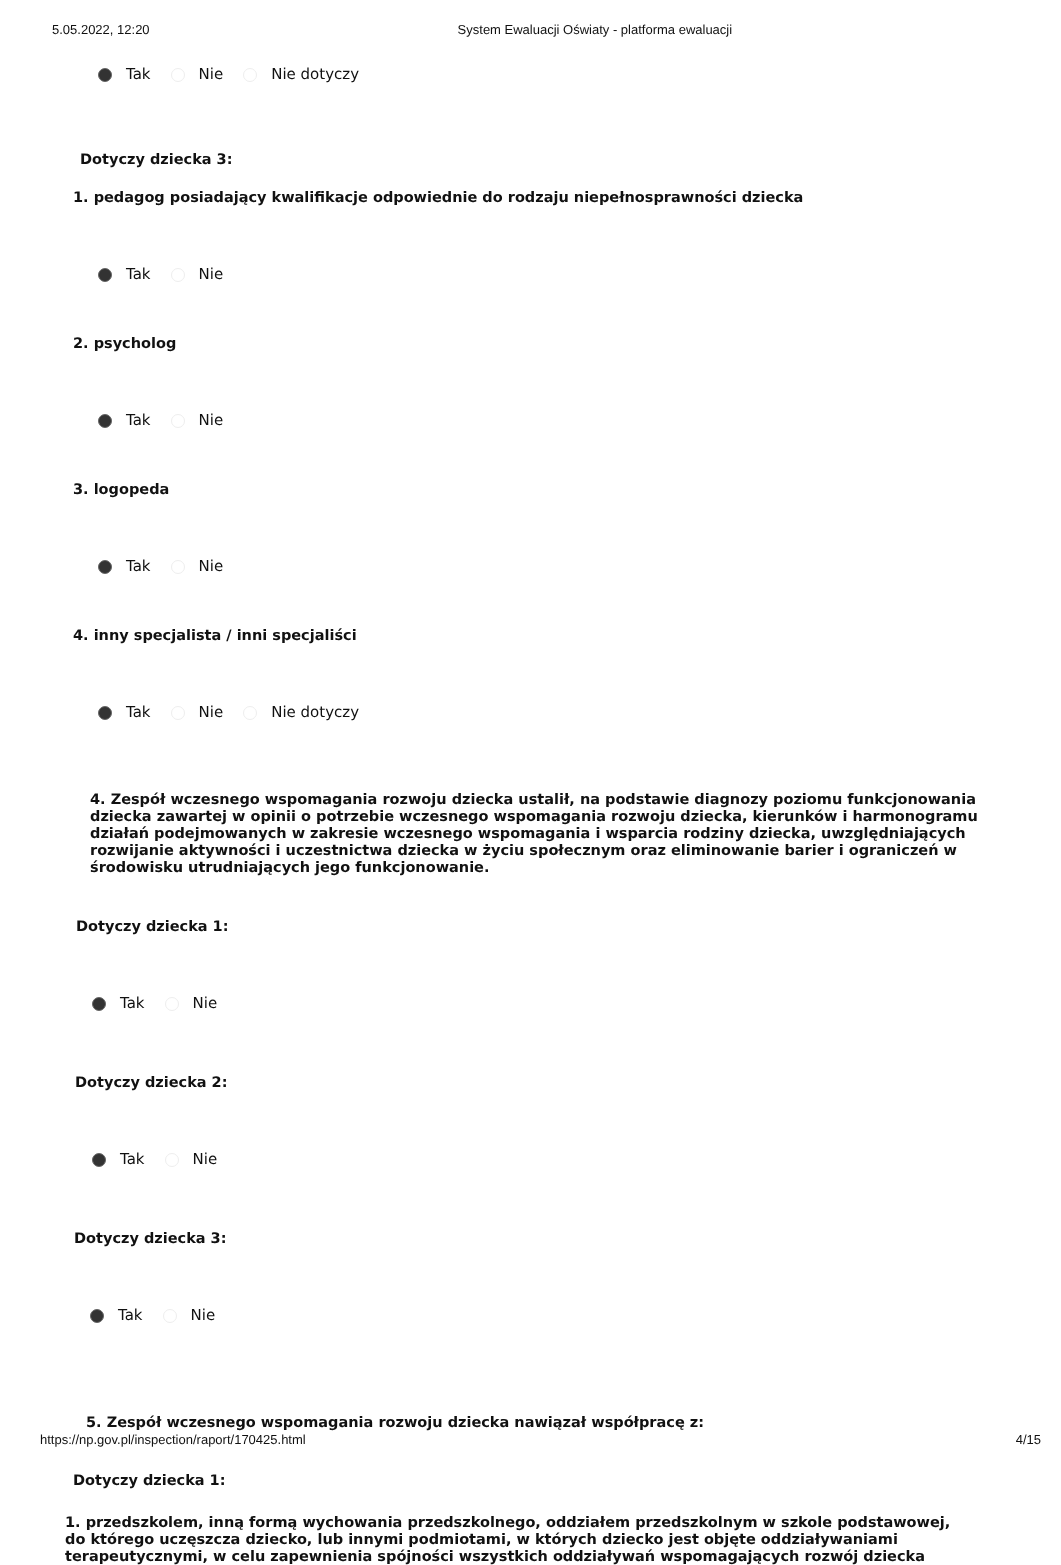5.05.2022, 12:20 System Ewaluacji Oświaty - platforma ewaluacji
Tak Nie Nie dotyczy
Dotyczy dziecka 3:
1. pedagog posiadający kwalifikacje odpowiednie do rodzaju niepełnosprawności dziecka
Tak Nie
2. psycholog
Tak Nie
3. logopeda
Tak Nie
4. inny specjalista / inni specjaliści
Tak Nie Nie dotyczy
4. Zespół wczesnego wspomagania rozwoju dziecka ustalił, na podstawie diagnozy poziomu funkcjonowania dziecka zawartej w opinii o potrzebie wczesnego wspomagania rozwoju dziecka, kierunków i harmonogramu działań podejmowanych w zakresie wczesnego wspomagania i wsparcia rodziny dziecka, uwzględniających rozwijanie aktywności i uczestnictwa dziecka w życiu społecznym oraz eliminowanie barier i ograniczeń w środowisku utrudniających jego funkcjonowanie.
Dotyczy dziecka 1:
Tak Nie
Dotyczy dziecka 2:
Tak Nie
Dotyczy dziecka 3:
Tak Nie
5. Zespół wczesnego wspomagania rozwoju dziecka nawiązał współpracę z:
Dotyczy dziecka 1:
1. przedszkolem, inną formą wychowania przedszkolnego, oddziałem przedszkolnym w szkole podstawowej, do którego uczęszcza dziecko, lub innymi podmiotami, w których dziecko jest objęte oddziaływaniami terapeutycznymi, w celu zapewnienia spójności wszystkich oddziaływań wspomagających rozwój dziecka
https://np.gov.pl/inspection/raport/170425.html 4/15